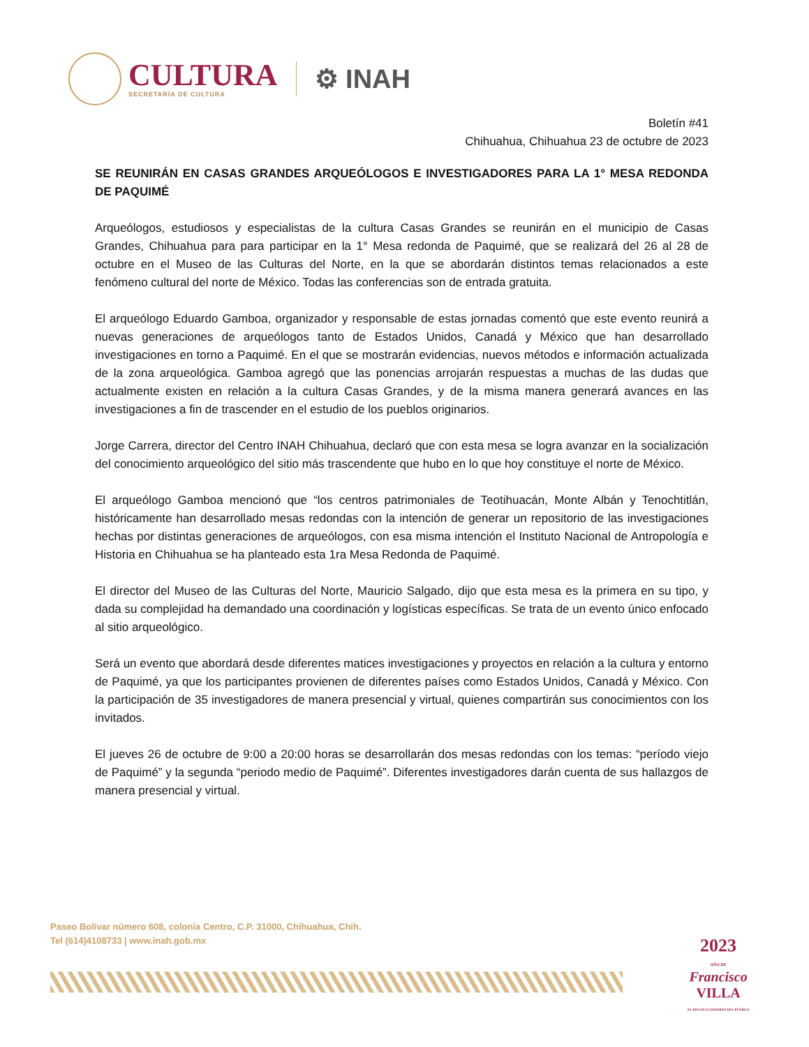CULTURA
SECRETARÍA DE CULTURA
⚙ INAH
Boletín #41
Chihuahua, Chihuahua 23 de octubre de 2023
SE REUNIRÁN EN CASAS GRANDES ARQUEÓLOGOS E INVESTIGADORES PARA LA 1° MESA REDONDA DE PAQUIMÉ
Arqueólogos, estudiosos y especialistas de la cultura Casas Grandes se reunirán en el municipio de Casas Grandes, Chihuahua para para participar en la 1° Mesa redonda de Paquimé, que se realizará del 26 al 28 de octubre en el Museo de las Culturas del Norte, en la que se abordarán distintos temas relacionados a este fenómeno cultural del norte de México. Todas las conferencias son de entrada gratuita.
El arqueólogo Eduardo Gamboa, organizador y responsable de estas jornadas comentó que este evento reunirá a nuevas generaciones de arqueólogos tanto de Estados Unidos, Canadá y México que han desarrollado investigaciones en torno a Paquimé. En el que se mostrarán evidencias, nuevos métodos e información actualizada de la zona arqueológica. Gamboa agregó que las ponencias arrojarán respuestas a muchas de las dudas que actualmente existen en relación a la cultura Casas Grandes, y de la misma manera generará avances en las investigaciones a fin de trascender en el estudio de los pueblos originarios.
Jorge Carrera, director del Centro INAH Chihuahua, declaró que con esta mesa se logra avanzar en la socialización del conocimiento arqueológico del sitio más trascendente que hubo en lo que hoy constituye el norte de México.
El arqueólogo Gamboa mencionó que “los centros patrimoniales de Teotihuacán, Monte Albán y Tenochtitlán, históricamente han desarrollado mesas redondas con la intención de generar un repositorio de las investigaciones hechas por distintas generaciones de arqueólogos, con esa misma intención el Instituto Nacional de Antropología e Historia en Chihuahua se ha planteado esta 1ra Mesa Redonda de Paquimé.
El director del Museo de las Culturas del Norte, Mauricio Salgado, dijo que esta mesa es la primera en su tipo, y dada su complejidad ha demandado una coordinación y logísticas específicas. Se trata de un evento único enfocado al sitio arqueológico.
Será un evento que abordará desde diferentes matices investigaciones y proyectos en relación a la cultura y entorno de Paquimé, ya que los participantes provienen de diferentes países como Estados Unidos, Canadá y México. Con la participación de 35 investigadores de manera presencial y virtual, quienes compartirán sus conocimientos con los invitados.
El jueves 26 de octubre de 9:00 a 20:00 horas se desarrollarán dos mesas redondas con los temas: “período viejo de Paquimé” y la segunda “periodo medio de Paquimé”. Diferentes investigadores darán cuenta de sus hallazgos de manera presencial y virtual.
Paseo Bolívar número 608, colonia Centro, C.P. 31000, Chihuahua, Chih.
Tel (614)4108733 | www.inah.gob.mx
2023
AÑO DE
Francisco
VILLA
EL REVOLUCIONARIO DEL PUEBLO